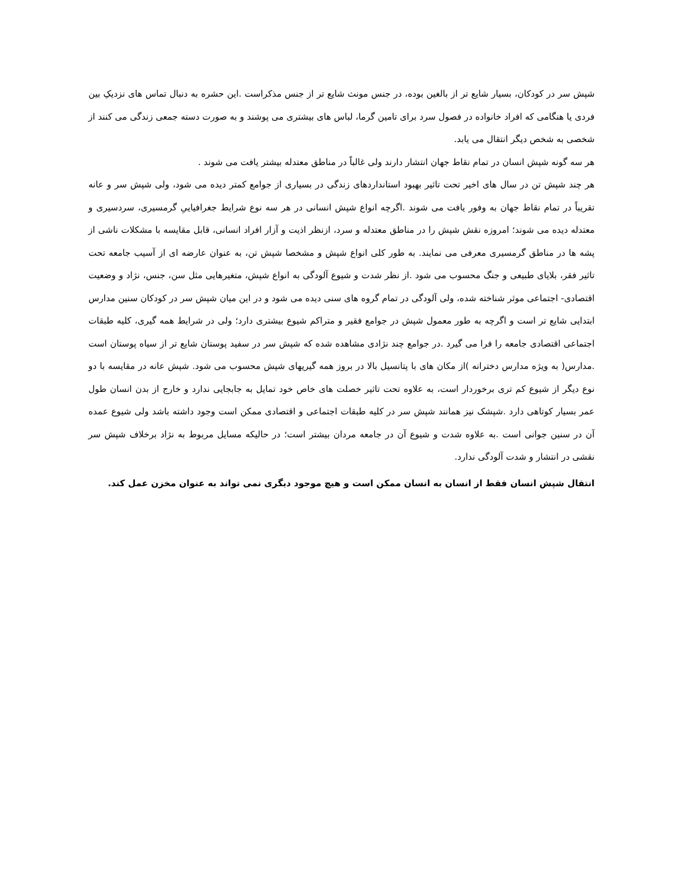شپش سر در کودکان، بسیار شایع تر از بالغین بوده، در جنس مونث شایع تر از جنس مذکراست .این حشره به دنبال تماس های نزدیکِ بین فردی یا هنگامی که افراد خانواده در فصول سرد برای تامین گرما، لباس های بیشتری می پوشند و به صورت دسته جمعی زندگی می کنند از شخصی به شخص دیگر انتقال می یابد.
هر سه گونه شپش انسان در تمام نقاط جهان انتشار دارند ولی غالباً در مناطق معتدله بیشتر یافت می شوند .
هر چند شپش تن در سال های اخیر تحت تاثیر بهبود استانداردهای زندگی در بسیاری از جوامع کمتر دیده می شود، ولی شپش سر و عانه تقریباً در تمام نقاط جهان به وفور یافت می شوند .اگرچه انواع شپش انسانی در هر سه نوع شرایط جغرافیاییِ گرمسیری، سردسیری و معتدله دیده می شوند؛ امروزه نقش شپش را در مناطق معتدله و سرد، ازنظر اذیت و آزار افراد انسانی، قابل مقایسه با مشکلات ناشی از پشه ها در مناطق گرمسیری معرفی می نمایند. به طور کلی انواع شپش و مشخصا شپش تن، به عنوان عارضه ای از آسیب جامعه تحت تاثیر فقر، بلایای طبیعی و جنگ محسوب می شود .از نظر شدت و شیوع آلودگی به انواع شپش، متغیرهایی مثل سن، جنس، نژاد و وضعیت اقتصادی- اجتماعی موثر شناخته شده، ولی آلودگی در تمام گروه های سنی دیده می شود و در این میان شپش سر در کودکان سنین مدارس ابتدایی شایع تر است و اگرچه به طور معمول شپش در جوامع فقیر و متراکم شیوع بیشتری دارد؛ ولی در شرایط همه گیری، کلیه طبقات اجتماعی اقتصادی جامعه را فرا می گیرد .در جوامع چند نژادی مشاهده شده که شپش سر در سفید پوستان شایع تر از سیاه پوستان است .مدارس( به ویژه مدارس دخترانه )از مکان های با پتانسیل بالا در بروز همه گیریهای شپش محسوب می شود. شپش عانه در مقایسه با دو نوع دیگر از شیوع کم تری برخوردار است، به علاوه تحت تاثیر خصلت های خاص خود تمایل به جابجایی ندارد و خارج از بدن انسان طول عمر بسیار کوتاهی دارد .شپشک نیز همانند شپش سر در کلیه طبقات اجتماعی و اقتصادی ممکن است وجود داشته باشد ولی شیوع عمده آن در سنین جوانی است .به علاوه شدت و شیوع آن در جامعه مردان بیشتر است؛ در حالیکه مسایل مربوط به نژاد برخلاف شپش سر نقشی در انتشار و شدت آلودگی ندارد.
انتقال شپش انسان فقط از انسان به انسان ممکن است و هیچ موجود دیگری نمی تواند به عنوان مخزن عمل کند.